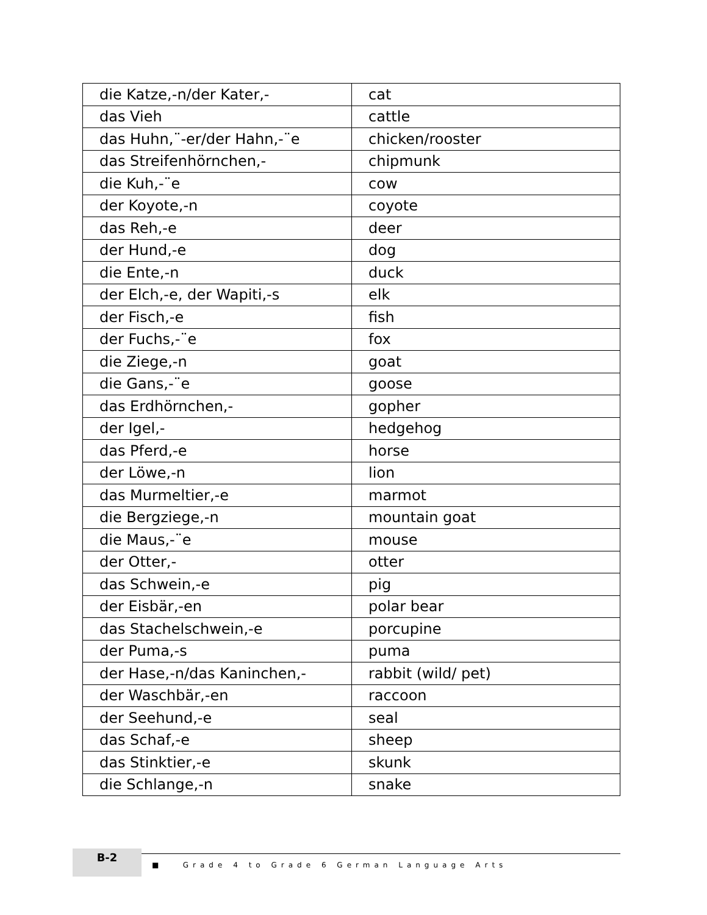| die Katze,-n/der Kater,- | cat |
| das Vieh | cattle |
| das Huhn,¨-er/der Hahn,-¨e | chicken/rooster |
| das Streifenhörnchen,- | chipmunk |
| die Kuh,-¨e | cow |
| der Koyote,-n | coyote |
| das Reh,-e | deer |
| der Hund,-e | dog |
| die Ente,-n | duck |
| der Elch,-e, der Wapiti,-s | elk |
| der Fisch,-e | fish |
| der Fuchs,-¨e | fox |
| die Ziege,-n | goat |
| die Gans,-¨e | goose |
| das Erdhörnchen,- | gopher |
| der Igel,- | hedgehog |
| das Pferd,-e | horse |
| der Löwe,-n | lion |
| das Murmeltier,-e | marmot |
| die Bergziege,-n | mountain goat |
| die Maus,-¨e | mouse |
| der Otter,- | otter |
| das Schwein,-e | pig |
| der Eisbär,-en | polar bear |
| das Stachelschwein,-e | porcupine |
| der Puma,-s | puma |
| der Hase,-n/das Kaninchen,- | rabbit (wild/ pet) |
| der Waschbär,-en | raccoon |
| der Seehund,-e | seal |
| das Schaf,-e | sheep |
| das Stinktier,-e | skunk |
| die Schlange,-n | snake |
B-2
■ Grade 4 to Grade 6 German Language Arts